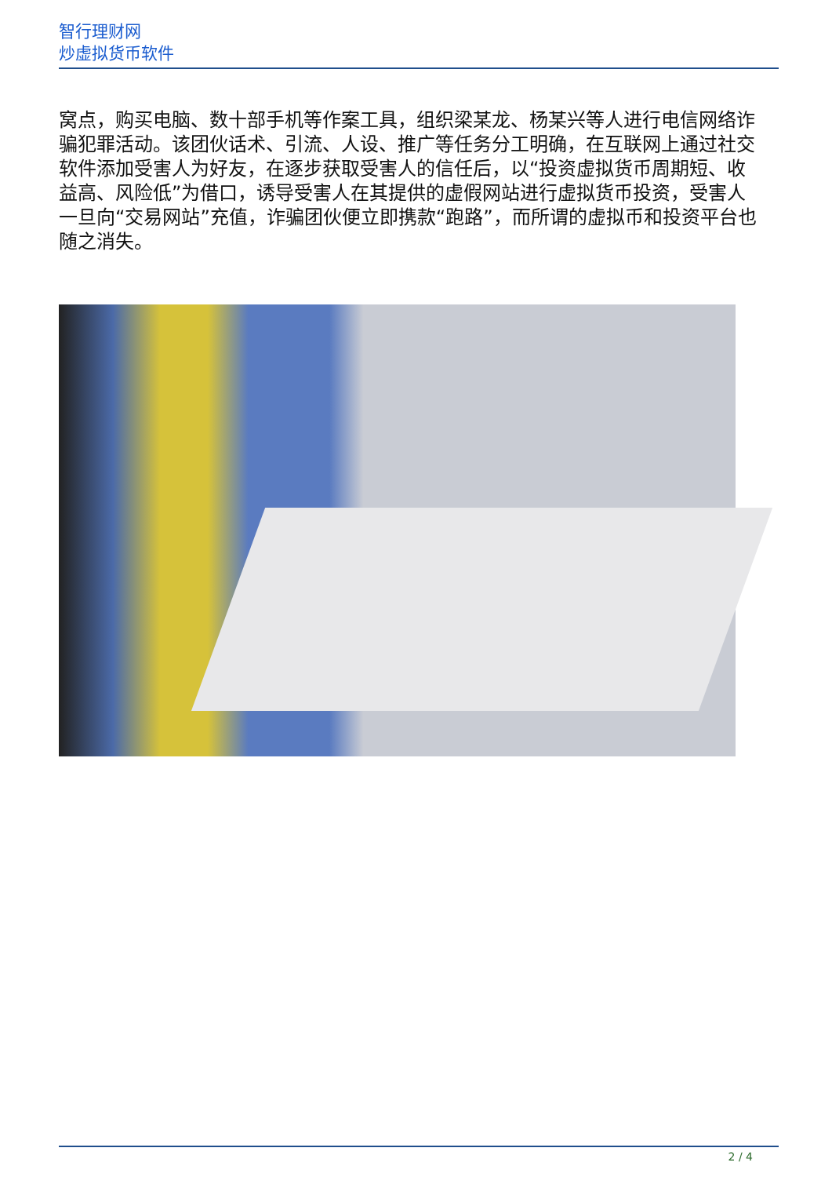智行理财网
炒虚拟货币软件
窝点，购买电脑、数十部手机等作案工具，组织梁某龙、杨某兴等人进行电信网络诈骗犯罪活动。该团伙话术、引流、人设、推广等任务分工明确，在互联网上通过社交软件添加受害人为好友，在逐步获取受害人的信任后，以“投资虚拟货币周期短、收益高、风险低”为借口，诱导受害人在其提供的虚假网站进行虚拟货币投资，受害人一旦向“交易网站”充值，诈骗团伙便立即携款“跑路”，而所谓的虚拟币和投资平台也随之消失。
2 / 4